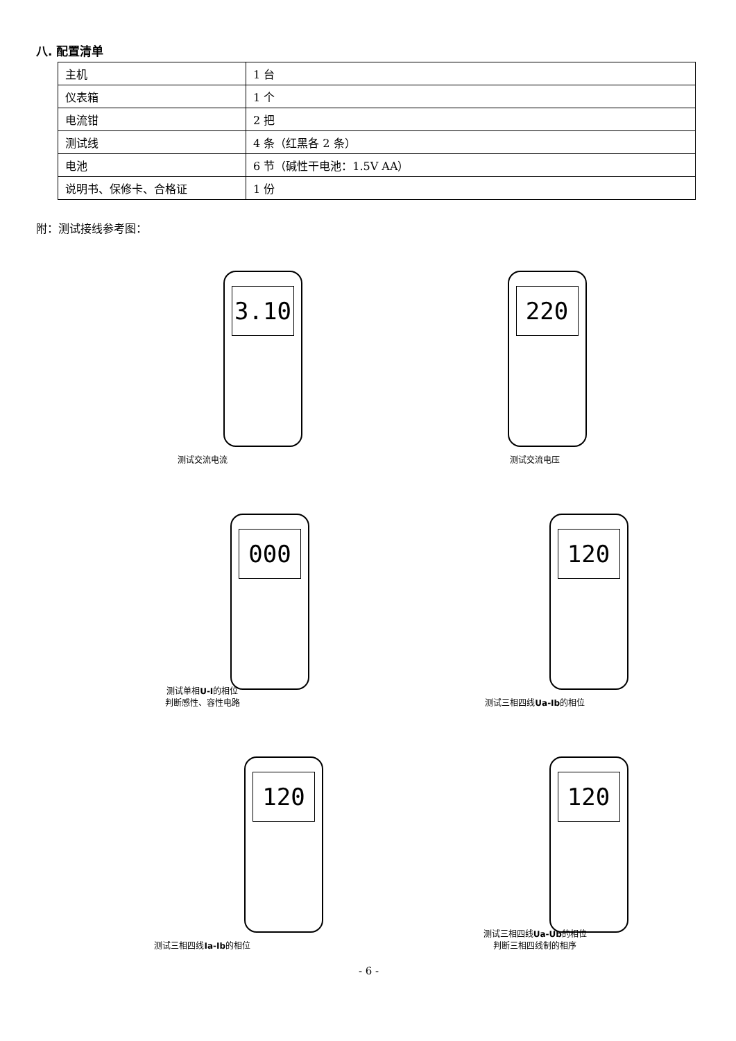八. 配置清单
| 主机 | 1 台 |
| 仪表箱 | 1 个 |
| 电流钳 | 2 把 |
| 测试线 | 4 条（红黑各 2 条） |
| 电池 | 6 节（碱性干电池：1.5V AA） |
| 说明书、保修卡、合格证 | 1 份 |
附：测试接线参考图：
3.10
测试交流电流
220
测试交流电压
000
测试单相U-I的相位
判断感性、容性电路
120
测试三相四线Ua-Ib的相位
120
测试三相四线Ia-Ib的相位
120
测试三相四线Ua-Ub的相位
判断三相四线制的相序
- 6 -